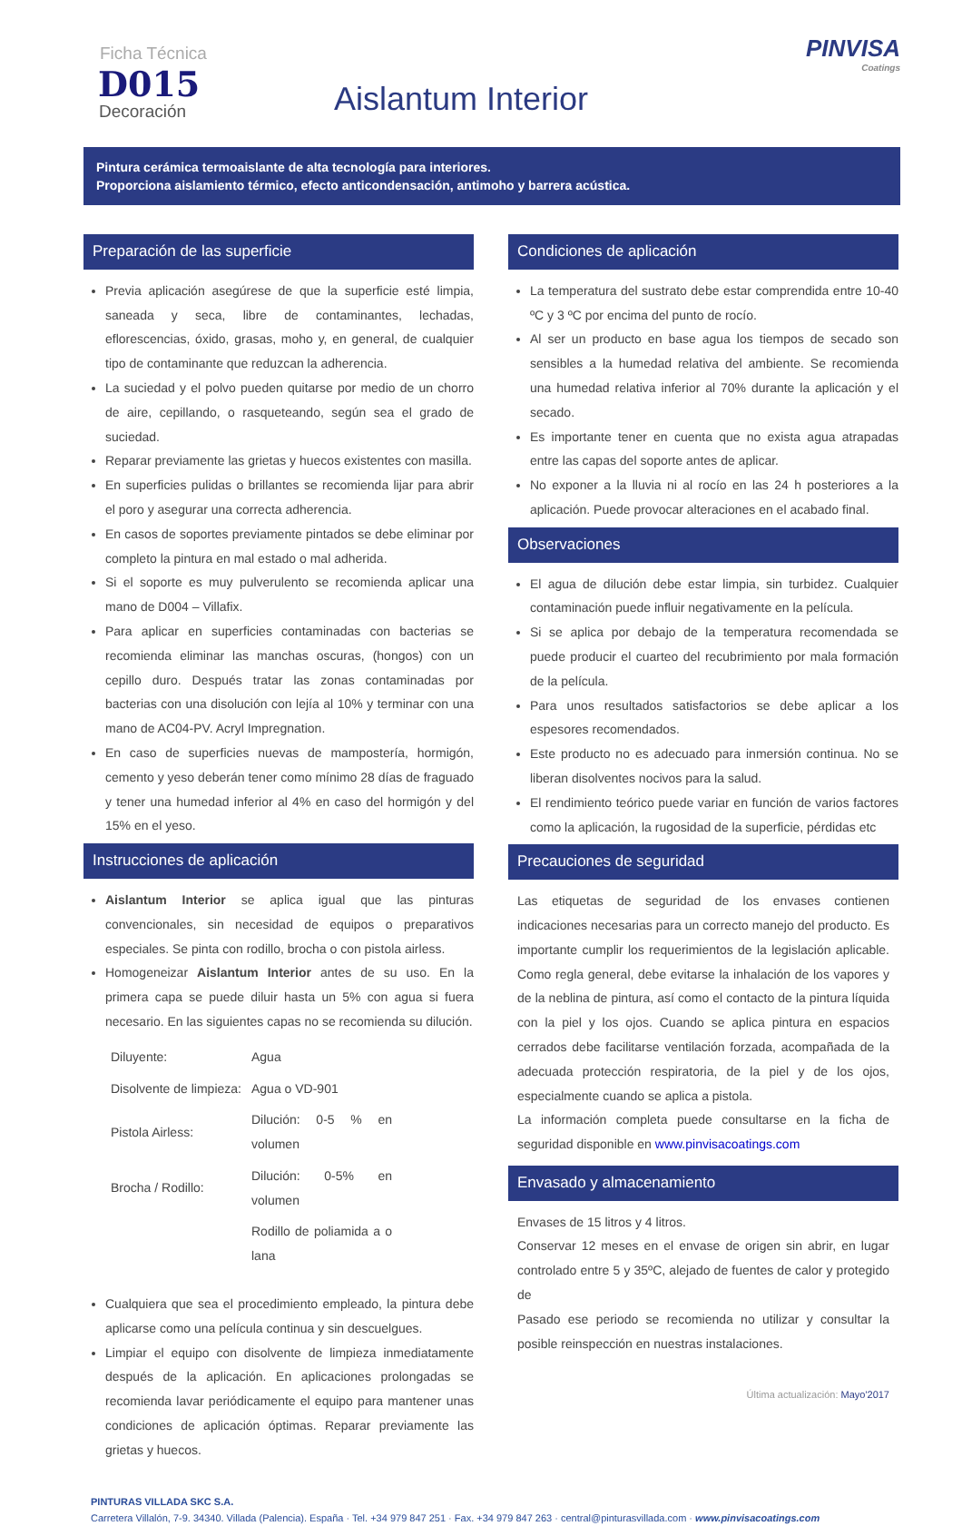Ficha Técnica
D015
Decoración
Aislantum Interior
PINVISA
Coatings
Pintura cerámica termoaislante de alta tecnología para interiores.
Proporciona aislamiento térmico, efecto anticondensación, antimoho y barrera acústica.
Preparación de las superficie
Previa aplicación asegúrese de que la superficie esté limpia, saneada y seca, libre de contaminantes, lechadas, eflorescencias, óxido, grasas, moho y, en general, de cualquier tipo de contaminante que reduzcan la adherencia.
La suciedad y el polvo pueden quitarse por medio de un chorro de aire, cepillando, o rasqueteando, según sea el grado de suciedad.
Reparar previamente las grietas y huecos existentes con masilla.
En superficies pulidas o brillantes se recomienda lijar para abrir el poro y asegurar una correcta adherencia.
En casos de soportes previamente pintados se debe eliminar por completo la pintura en mal estado o mal adherida.
Si el soporte es muy pulverulento se recomienda aplicar una mano de D004 – Villafix.
Para aplicar en superficies contaminadas con bacterias se recomienda eliminar las manchas oscuras, (hongos) con un cepillo duro. Después tratar las zonas contaminadas por bacterias con una disolución con lejía al 10% y terminar con una mano de AC04-PV. Acryl Impregnation.
En caso de superficies nuevas de mampostería, hormigón, cemento y yeso deberán tener como mínimo 28 días de fraguado y tener una humedad inferior al 4% en caso del hormigón y del 15% en el yeso.
Instrucciones de aplicación
Aislantum Interior se aplica igual que las pinturas convencionales, sin necesidad de equipos o preparativos especiales. Se pinta con rodillo, brocha o con pistola airless.
Homogeneizar Aislantum Interior antes de su uso. En la primera capa se puede diluir hasta un 5% con agua si fuera necesario. En las siguientes capas no se recomienda su dilución.
| Diluyente: | Agua |
| Disolvente de limpieza: | Agua o VD-901 |
| Pistola Airless: | Dilución: 0-5 % en volumen |
| Brocha / Rodillo: | Dilución: 0-5% en volumen |
| | Rodillo de poliamida a o lana |
Cualquiera que sea el procedimiento empleado, la pintura debe aplicarse como una película continua y sin descuelgues.
Limpiar el equipo con disolvente de limpieza inmediatamente después de la aplicación. En aplicaciones prolongadas se recomienda lavar periódicamente el equipo para mantener unas condiciones de aplicación óptimas. Reparar previamente las grietas y huecos.
Condiciones de aplicación
La temperatura del sustrato debe estar comprendida entre 10-40 ºC y 3 ºC por encima del punto de rocío.
Al ser un producto en base agua los tiempos de secado son sensibles a la humedad relativa del ambiente. Se recomienda una humedad relativa inferior al 70% durante la aplicación y el secado.
Es importante tener en cuenta que no exista agua atrapadas entre las capas del soporte antes de aplicar.
No exponer a la lluvia ni al rocío en las 24 h posteriores a la aplicación. Puede provocar alteraciones en el acabado final.
Observaciones
El agua de dilución debe estar limpia, sin turbidez. Cualquier contaminación puede influir negativamente en la película.
Si se aplica por debajo de la temperatura recomendada se puede producir el cuarteo del recubrimiento por mala formación de la película.
Para unos resultados satisfactorios se debe aplicar a los espesores recomendados.
Este producto no es adecuado para inmersión continua. No se liberan disolventes nocivos para la salud.
El rendimiento teórico puede variar en función de varios factores como la aplicación, la rugosidad de la superficie, pérdidas etc
Precauciones de seguridad
Las etiquetas de seguridad de los envases contienen indicaciones necesarias para un correcto manejo del producto. Es importante cumplir los requerimientos de la legislación aplicable. Como regla general, debe evitarse la inhalación de los vapores y de la neblina de pintura, así como el contacto de la pintura líquida con la piel y los ojos. Cuando se aplica pintura en espacios cerrados debe facilitarse ventilación forzada, acompañada de la adecuada protección respiratoria, de la piel y de los ojos, especialmente cuando se aplica a pistola.
La información completa puede consultarse en la ficha de seguridad disponible en www.pinvisacoatings.com
Envasado y almacenamiento
Envases de 15 litros y 4 litros.
Conservar 12 meses en el envase de origen sin abrir, en lugar controlado entre 5 y 35ºC, alejado de fuentes de calor y protegido de
Pasado ese periodo se recomienda no utilizar y consultar la posible reinspección en nuestras instalaciones.
Última actualización: Mayo'2017
PINTURAS VILLADA SKC S.A.
Carretera Villalón, 7-9. 34340. Villada (Palencia). España · Tel. +34 979 847 251 · Fax. +34 979 847 263 · central@pinturasvillada.com · www.pinvisacoatings.com